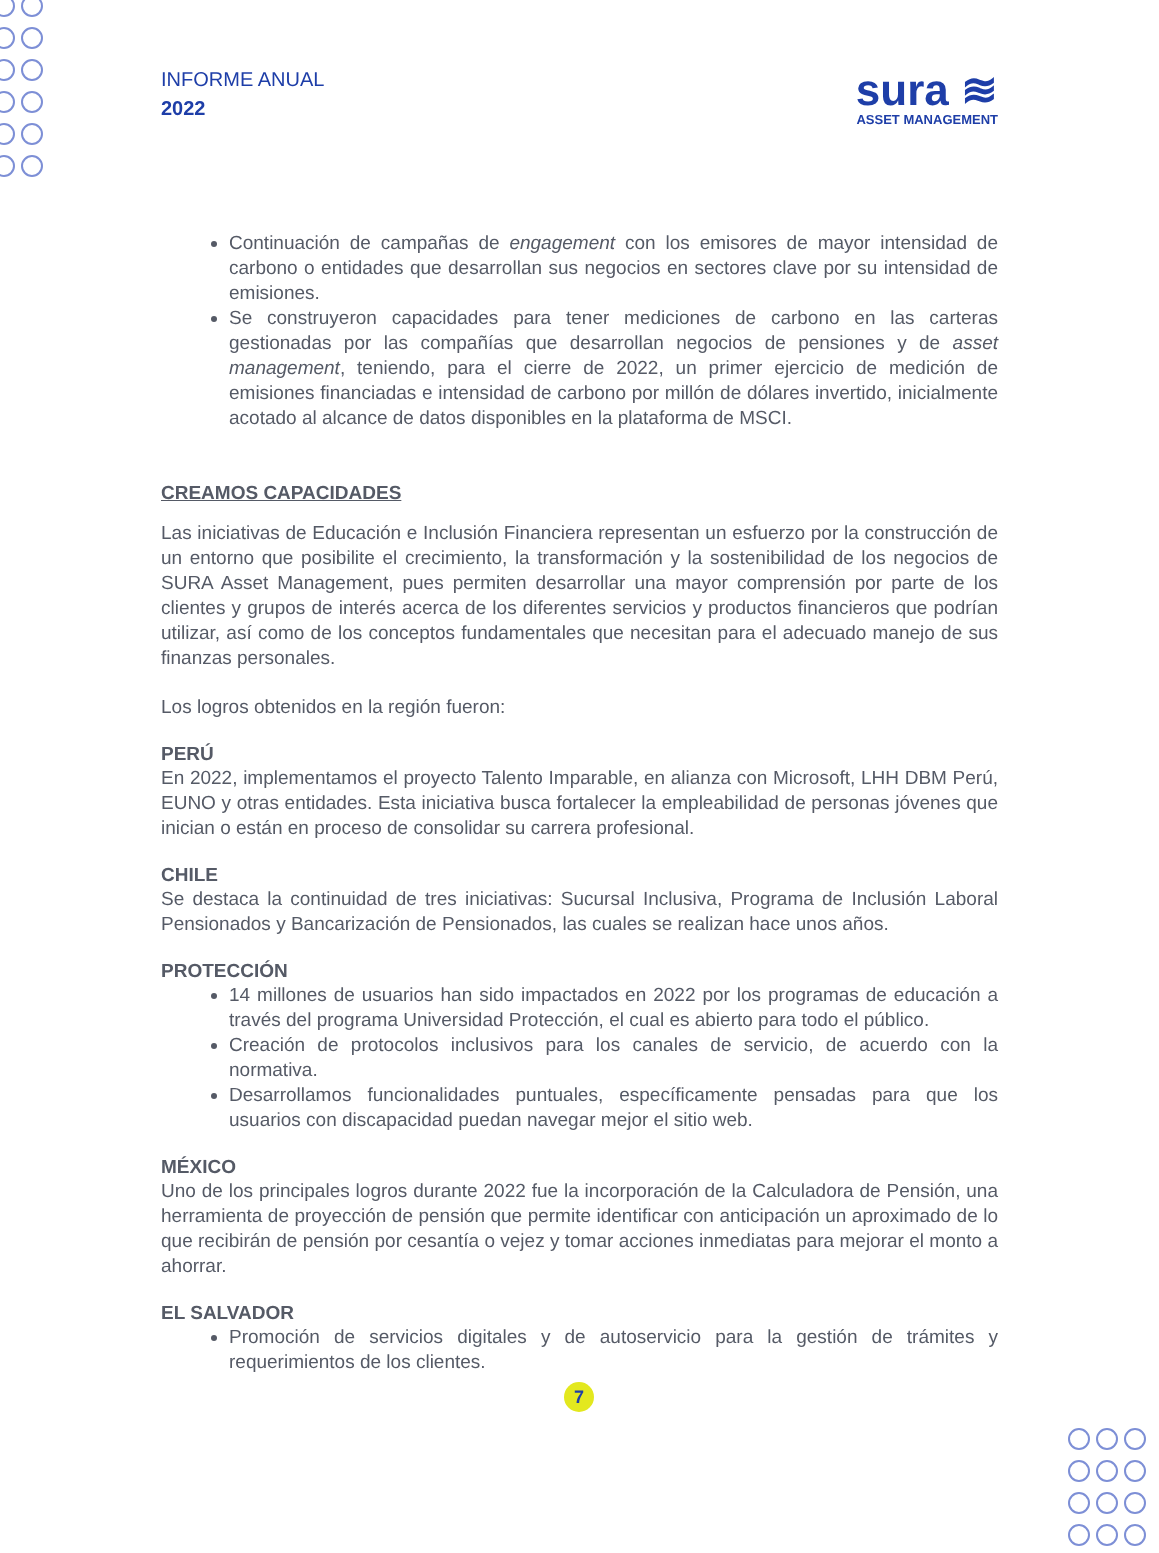INFORME ANUAL
2022
sura ≋
ASSET MANAGEMENT
Continuación de campañas de engagement con los emisores de mayor intensidad de carbono o entidades que desarrollan sus negocios en sectores clave por su intensidad de emisiones.
Se construyeron capacidades para tener mediciones de carbono en las carteras gestionadas por las compañías que desarrollan negocios de pensiones y de asset management, teniendo, para el cierre de 2022, un primer ejercicio de medición de emisiones financiadas e intensidad de carbono por millón de dólares invertido, inicialmente acotado al alcance de datos disponibles en la plataforma de MSCI.
CREAMOS CAPACIDADES
Las iniciativas de Educación e Inclusión Financiera representan un esfuerzo por la construcción de un entorno que posibilite el crecimiento, la transformación y la sostenibilidad de los negocios de SURA Asset Management, pues permiten desarrollar una mayor comprensión por parte de los clientes y grupos de interés acerca de los diferentes servicios y productos financieros que podrían utilizar, así como de los conceptos fundamentales que necesitan para el adecuado manejo de sus finanzas personales.
Los logros obtenidos en la región fueron:
PERÚ
En 2022, implementamos el proyecto Talento Imparable, en alianza con Microsoft, LHH DBM Perú, EUNO y otras entidades. Esta iniciativa busca fortalecer la empleabilidad de personas jóvenes que inician o están en proceso de consolidar su carrera profesional.
CHILE
Se destaca la continuidad de tres iniciativas: Sucursal Inclusiva, Programa de Inclusión Laboral Pensionados y Bancarización de Pensionados, las cuales se realizan hace unos años.
PROTECCIÓN
14 millones de usuarios han sido impactados en 2022 por los programas de educación a través del programa Universidad Protección, el cual es abierto para todo el público.
Creación de protocolos inclusivos para los canales de servicio, de acuerdo con la normativa.
Desarrollamos funcionalidades puntuales, específicamente pensadas para que los usuarios con discapacidad puedan navegar mejor el sitio web.
MÉXICO
Uno de los principales logros durante 2022 fue la incorporación de la Calculadora de Pensión, una herramienta de proyección de pensión que permite identificar con anticipación un aproximado de lo que recibirán de pensión por cesantía o vejez y tomar acciones inmediatas para mejorar el monto a ahorrar.
EL SALVADOR
Promoción de servicios digitales y de autoservicio para la gestión de trámites y requerimientos de los clientes.
7